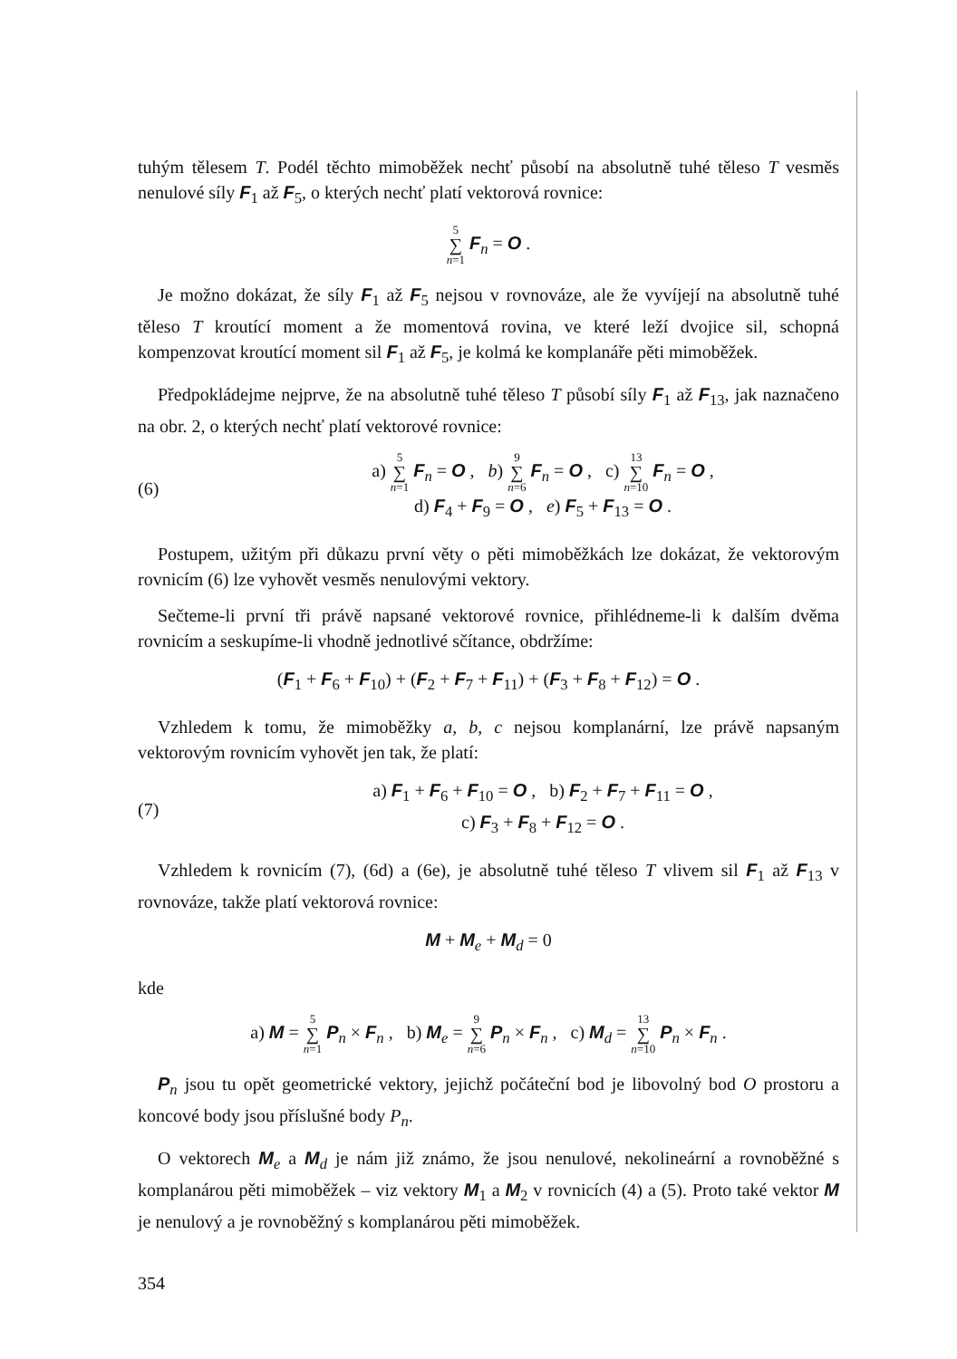tuhým tělesem T. Podél těchto mimoběžek nechť působí na absolutně tuhé těleso T vesměs nenulové síly F<sub>1</sub> až F<sub>5</sub>, o kterých nechť platí vektorová rovnice:
5 ∑ n=1 F<sub>n</sub> = O .
Je možno dokázat, že síly F<sub>1</sub> až F<sub>5</sub> nejsou v rovnováze, ale že vyvíjejí na absolutně tuhé těleso T kroutící moment a že momentová rovina, ve které leží dvojice sil, schopná kompenzovat kroutící moment sil F<sub>1</sub> až F<sub>5</sub>, je kolmá ke komplanáře pěti mimoběžek.
Předpokládejme nejprve, že na absolutně tuhé těleso T působí síly F<sub>1</sub> až F<sub>13</sub>, jak naznačeno na obr. 2, o kterých nechť platí vektorové rovnice:
(6)
a) 5 ∑ n=1 F<sub>n</sub> = O , b) 9 ∑ n=6 F<sub>n</sub> = O , c) 13 ∑ n=10 F<sub>n</sub> = O ,
d) F<sub>4</sub> + F<sub>9</sub> = O , e) F<sub>5</sub> + F<sub>13</sub> = O .
Postupem, užitým při důkazu první věty o pěti mimoběžkách lze dokázat, že vektorovým rovnicím (6) lze vyhovět vesměs nenulovými vektory.
Sečteme-li první tři právě napsané vektorové rovnice, přihlédneme-li k dalším dvěma rovnicím a seskupíme-li vhodně jednotlivé sčítance, obdržíme:
(F<sub>1</sub> + F<sub>6</sub> + F<sub>10</sub>) + (F<sub>2</sub> + F<sub>7</sub> + F<sub>11</sub>) + (F<sub>3</sub> + F<sub>8</sub> + F<sub>12</sub>) = O .
Vzhledem k tomu, že mimoběžky a, b, c nejsou komplanární, lze právě napsaným vektorovým rovnicím vyhovět jen tak, že platí:
(7)
a) F<sub>1</sub> + F<sub>6</sub> + F<sub>10</sub> = O , b) F<sub>2</sub> + F<sub>7</sub> + F<sub>11</sub> = O ,
c) F<sub>3</sub> + F<sub>8</sub> + F<sub>12</sub> = O .
Vzhledem k rovnicím (7), (6d) a (6e), je absolutně tuhé těleso T vlivem sil F<sub>1</sub> až F<sub>13</sub> v rovnováze, takže platí vektorová rovnice:
M + M<sub>e</sub> + M<sub>d</sub> = 0
kde
a) M = 5 ∑ n=1 P<sub>n</sub> × F<sub>n</sub> , b) M<sub>e</sub> = 9 ∑ n=6 P<sub>n</sub> × F<sub>n</sub> , c) M<sub>d</sub> = 13 ∑ n=10 P<sub>n</sub> × F<sub>n</sub> .
P<sub>n</sub> jsou tu opět geometrické vektory, jejichž počáteční bod je libovolný bod O prostoru a koncové body jsou příslušné body P<sub>n</sub>.
O vektorech M<sub>e</sub> a M<sub>d</sub> je nám již známo, že jsou nenulové, nekolineární a rovnoběžné s komplanárou pěti mimoběžek – viz vektory M<sub>1</sub> a M<sub>2</sub> v rovnicích (4) a (5). Proto také vektor M je nenulový a je rovnoběžný s komplanárou pěti mimoběžek.
354